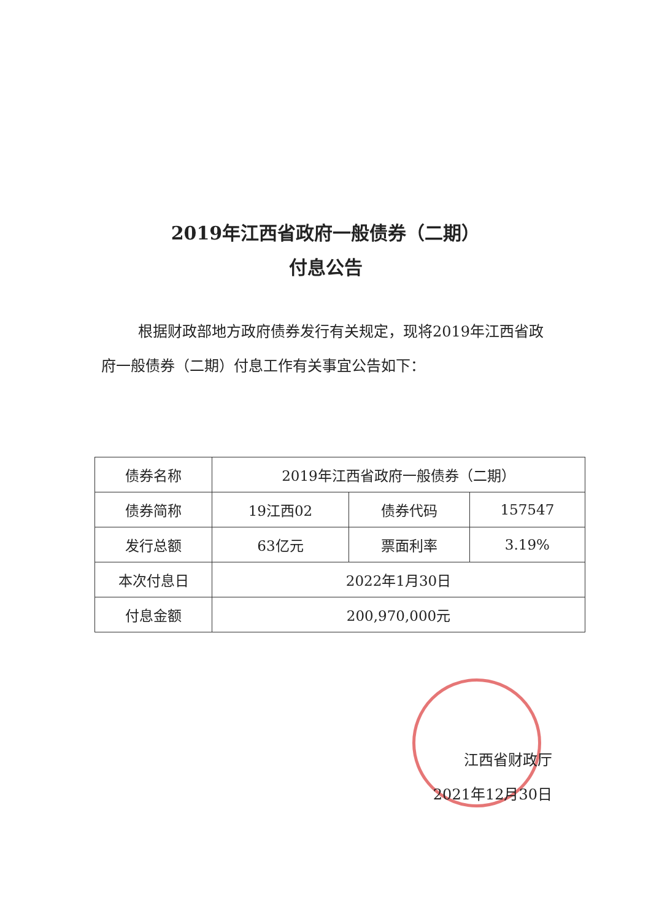2019年江西省政府一般债券（二期）
付息公告
根据财政部地方政府债券发行有关规定，现将2019年江西省政府一般债券（二期）付息工作有关事宜公告如下：
| 债券名称 | 2019年江西省政府一般债券（二期） | | |
| 债券简称 | 19江西02 | 债券代码 | 157547 |
| 发行总额 | 63亿元 | 票面利率 | 3.19% |
| 本次付息日 | 2022年1月30日 | | |
| 付息金额 | 200,970,000元 | | |
江西省财政厅
2021年12月30日